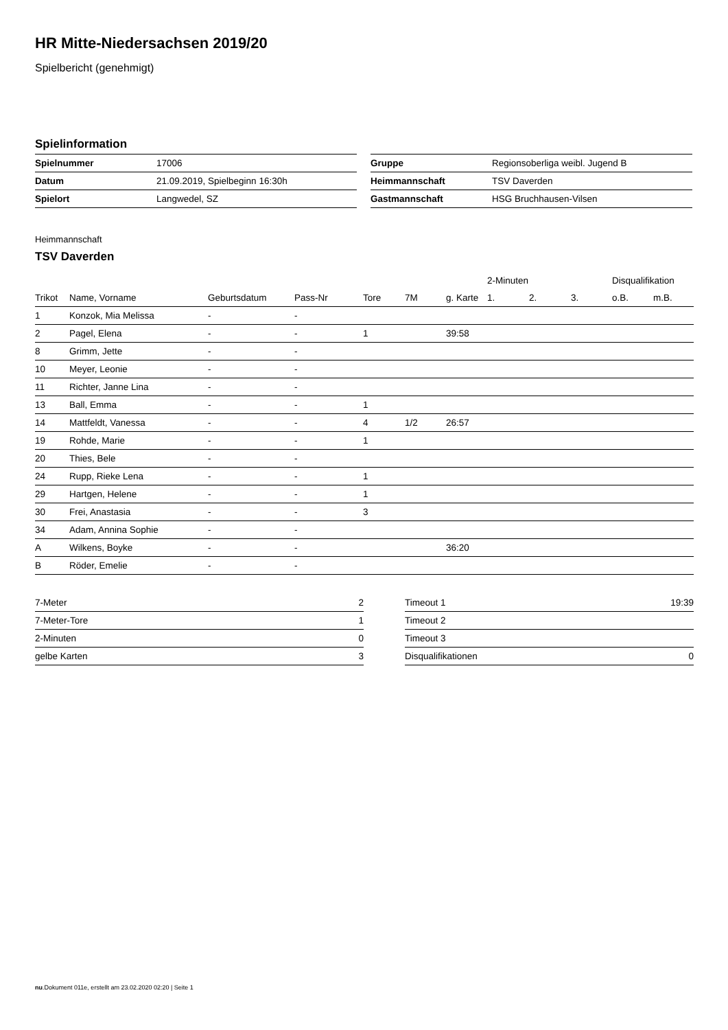HR Mitte-Niedersachsen 2019/20
Spielbericht (genehmigt)
Spielinformation
| Spielnummer | 17006 |
| Datum | 21.09.2019, Spielbeginn 16:30h |
| Spielort | Langwedel, SZ |
| Gruppe | Regionsoberliga weibl. Jugend B |
| Heimmannschaft | TSV Daverden |
| Gastmannschaft | HSG Bruchhausen-Vilsen |
Heimmannschaft
TSV Daverden
| | | | | | | | 2-Minuten | | | Disqualifikation | |
| --- | --- | --- | --- | --- | --- | --- | --- | --- | --- | --- | --- |
| Trikot | Name, Vorname | Geburtsdatum | Pass-Nr | Tore | 7M | g. Karte | 1. | 2. | 3. | o.B. | m.B. |
| 1 | Konzok, Mia Melissa | - | - | | | | | | | | |
| 2 | Pagel, Elena | - | - | 1 | | 39:58 | | | | | |
| 8 | Grimm, Jette | - | - | | | | | | | | |
| 10 | Meyer, Leonie | - | - | | | | | | | | |
| 11 | Richter, Janne Lina | - | - | | | | | | | | |
| 13 | Ball, Emma | - | - | 1 | | | | | | | |
| 14 | Mattfeldt, Vanessa | - | - | 4 | 1/2 | 26:57 | | | | | |
| 19 | Rohde, Marie | - | - | 1 | | | | | | | |
| 20 | Thies, Bele | - | - | | | | | | | | |
| 24 | Rupp, Rieke Lena | - | - | 1 | | | | | | | |
| 29 | Hartgen, Helene | - | - | 1 | | | | | | | |
| 30 | Frei, Anastasia | - | - | 3 | | | | | | | |
| 34 | Adam, Annina Sophie | - | - | | | | | | | | |
| A | Wilkens, Boyke | - | - | | | 36:20 | | | | | |
| B | Röder, Emelie | - | - | | | | | | | | |
| 7-Meter | 2 |
| 7-Meter-Tore | 1 |
| 2-Minuten | 0 |
| gelbe Karten | 3 |
| Timeout 1 | 19:39 |
| Timeout 2 | |
| Timeout 3 | |
| Disqualifikationen | 0 |
nu.Dokument 011e, erstellt am 23.02.2020 02:20 | Seite 1